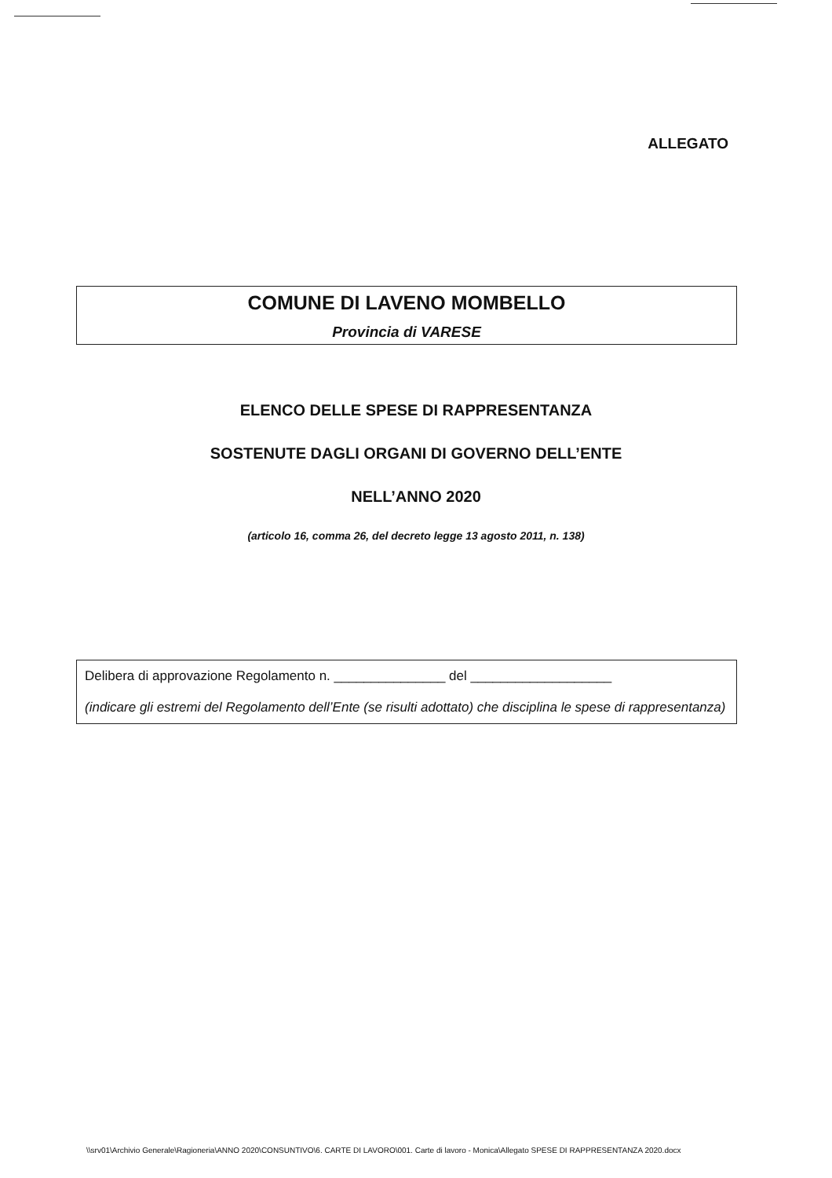ALLEGATO
COMUNE DI LAVENO MOMBELLO
Provincia di VARESE
ELENCO DELLE SPESE DI RAPPRESENTANZA
SOSTENUTE DAGLI ORGANI DI GOVERNO DELL’ENTE
NELL’ANNO 2020
(articolo 16, comma 26, del decreto legge 13 agosto 2011, n. 138)
Delibera di approvazione Regolamento n. _______________ del ___________________
(indicare gli estremi del Regolamento dell’Ente (se risulti adottato) che disciplina le spese di rappresentanza)
\\srv01\Archivio Generale\Ragioneria\ANNO 2020\CONSUNTIVO\6. CARTE DI LAVORO\001. Carte di lavoro - Monica\Allegato SPESE DI RAPPRESENTANZA 2020.docx